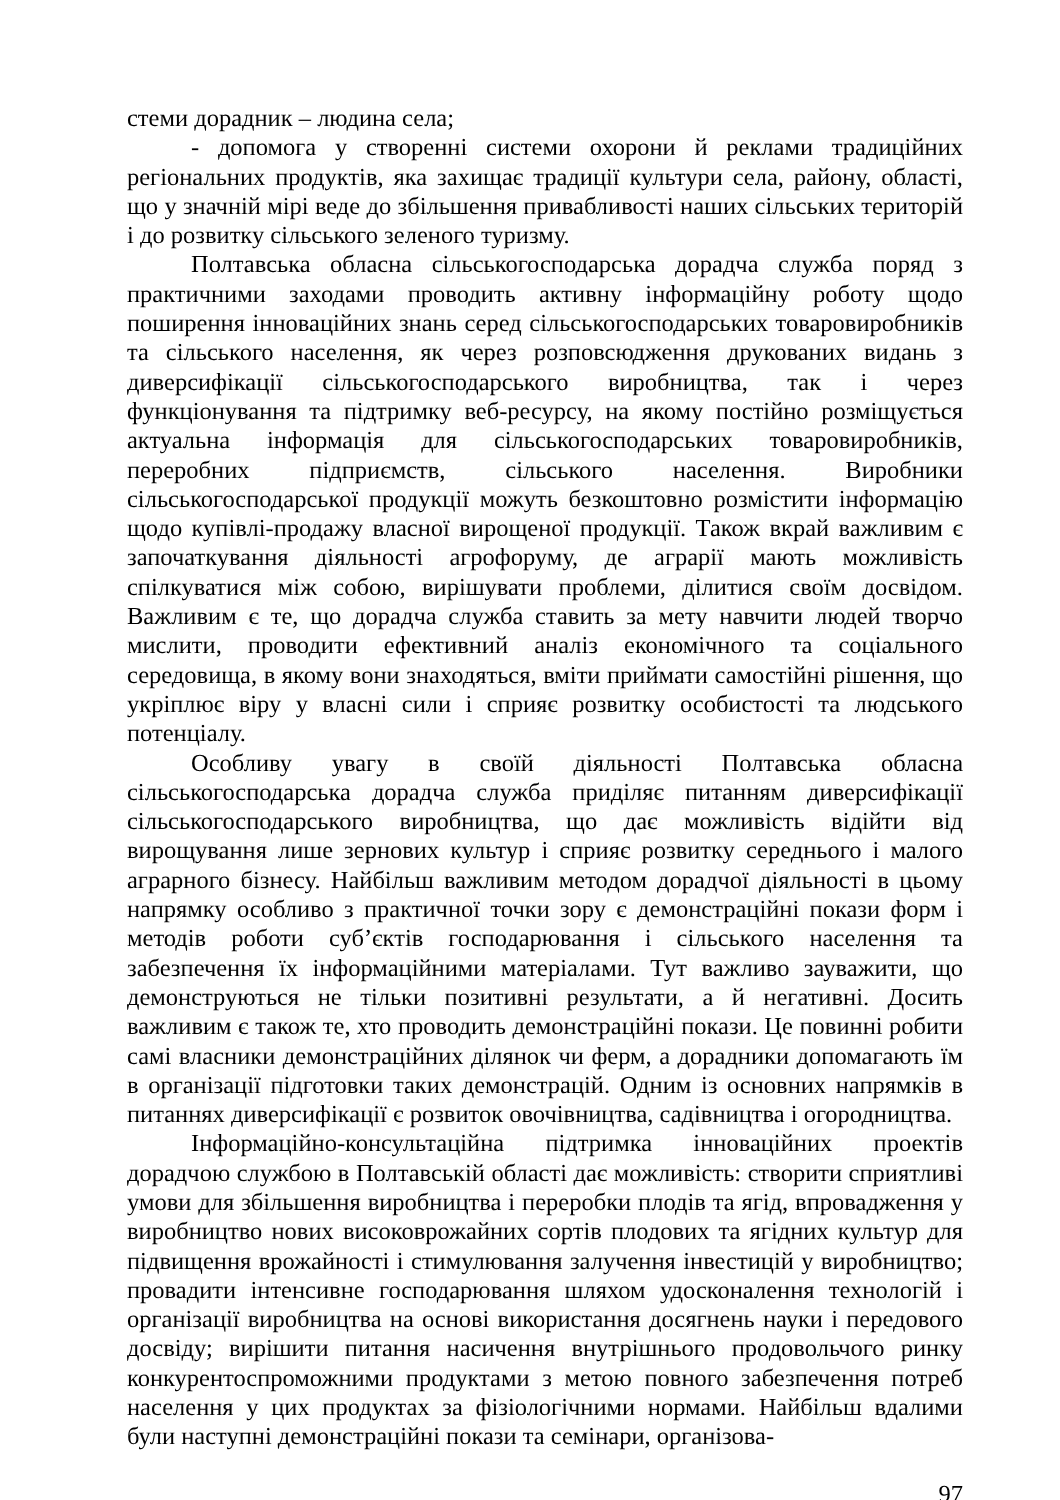стеми дорадник – людина села;
- допомога у створенні системи охорони й реклами традиційних регіональних продуктів, яка захищає традиції культури села, району, області, що у значній мірі веде до збільшення привабливості наших сільських територій і до розвитку сільського зеленого туризму.
Полтавська обласна сільськогосподарська дорадча служба поряд з практичними заходами проводить активну інформаційну роботу щодо поширення інноваційних знань серед сільськогосподарських товаровиробників та сільського населення, як через розповсюдження друкованих видань з диверсифікації сільськогосподарського виробництва, так і через функціонування та підтримку веб-ресурсу, на якому постійно розміщується актуальна інформація для сільськогосподарських товаровиробників, переробних підприємств, сільського населення. Виробники сільськогосподарської продукції можуть безкоштовно розмістити інформацію щодо купівлі-продажу власної вирощеної продукції. Також вкрай важливим є започаткування діяльності агрофоруму, де аграрії мають можливість спілкуватися між собою, вирішувати проблеми, ділитися своїм досвідом. Важливим є те, що дорадча служба ставить за мету навчити людей творчо мислити, проводити ефективний аналіз економічного та соціального середовища, в якому вони знаходяться, вміти приймати самостійні рішення, що укріплює віру у власні сили і сприяє розвитку особистості та людського потенціалу.
Особливу увагу в своїй діяльності Полтавська обласна сільськогосподарська дорадча служба приділяє питанням диверсифікації сільськогосподарського виробництва, що дає можливість відійти від вирощування лише зернових культур і сприяє розвитку середнього і малого аграрного бізнесу. Найбільш важливим методом дорадчої діяльності в цьому напрямку особливо з практичної точки зору є демонстраційні покази форм і методів роботи суб’єктів господарювання і сільського населення та забезпечення їх інформаційними матеріалами. Тут важливо зауважити, що демонструються не тільки позитивні результати, а й негативні. Досить важливим є також те, хто проводить демонстраційні покази. Це повинні робити самі власники демонстраційних ділянок чи ферм, а дорадники допомагають їм в організації підготовки таких демонстрацій. Одним із основних напрямків в питаннях диверсифікації є розвиток овочівництва, садівництва і огородництва.
Інформаційно-консультаційна підтримка інноваційних проектів дорадчою службою в Полтавській області дає можливість: створити сприятливі умови для збільшення виробництва і переробки плодів та ягід, впровадження у виробництво нових високоврожайних сортів плодових та ягідних культур для підвищення врожайності і стимулювання залучення інвестицій у виробництво; провадити інтенсивне господарювання шляхом удосконалення технологій і організації виробництва на основі використання досягнень науки і передового досвіду; вирішити питання насичення внутрішнього продовольчого ринку конкурентоспроможними продуктами з метою повного забезпечення потреб населення у цих продуктах за фізіологічними нормами. Найбільш вдалими були наступні демонстраційні покази та семінари, організова-
97